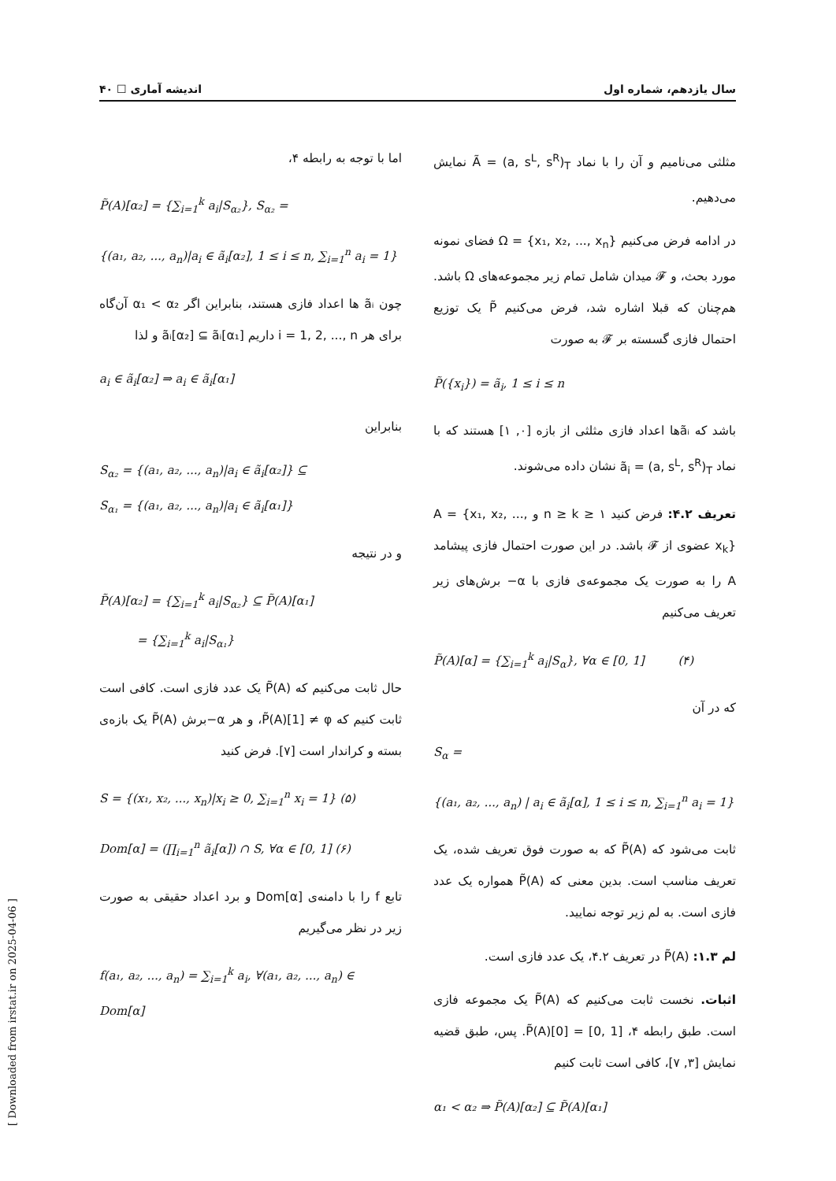سال یازدهم، شماره اول اندیشه آماری ☐ ۴۰
مثلثی می‌نامیم و آن را با نماد Ã = (a, s<sup>L</sup>, s<sup>R</sup>)<sub>T</sub> نمایش می‌دهیم.
در ادامه فرض می‌کنیم Ω = {x₁, x₂, ..., x<sub>n</sub>} فضای نمونه مورد بحث، و 𝓕 میدان شامل تمام زیر مجموعه‌های Ω باشد. هم‌چنان که قبلا اشاره شد، فرض می‌کنیم P̃ یک توزیع احتمال فازی گسسته بر 𝓕 به صورت
P̃({x<sub>i</sub>}) = ã<sub>i</sub>, 1 ≤ i ≤ n
باشد که ãᵢها اعداد فازی مثلثی از بازه [۰, ۱] هستند که با نماد ã<sub>i</sub> = (a, s<sup>L</sup>, s<sup>R</sup>)<sub>T</sub> نشان داده می‌شوند.
تعریف ۴.۲: فرض کنید n ≥ k ≥ ۱ و A = {x₁, x₂, ..., x<sub>k</sub>} عضوی از 𝓕 باشد. در این صورت احتمال فازی پیشامد A را به صورت یک مجموعه‌ی فازی با α− برش‌های زیر تعریف می‌کنیم
P̃(A)[α] = {∑<sub>i=1</sub><sup>k</sup> a<sub>i</sub>|S<sub>α</sub>}, ∀α ∈ [0, 1] (۴)
که در آن
S<sub>α</sub> =
{(a₁, a₂, ..., a<sub>n</sub>) | a<sub>i</sub> ∈ ã<sub>i</sub>[α], 1 ≤ i ≤ n, ∑<sub>i=1</sub><sup>n</sup> a<sub>i</sub> = 1}
ثابت می‌شود که P̃(A) که به صورت فوق تعریف شده، یک تعریف مناسب است. بدین معنی که P̃(A) همواره یک عدد فازی است. به لم زیر توجه نمایید.
لم ۱.۳: P̃(A) در تعریف ۴.۲، یک عدد فازی است.
اثبات. نخست ثابت می‌کنیم که P̃(A) یک مجموعه فازی است. طبق رابطه ۴، P̃(A)[0] = [0, 1]. پس، طبق قضیه نمایش [۳, ۷]، کافی است ثابت کنیم
α₁ < α₂ ⇒ P̃(A)[α₂] ⊆ P̃(A)[α₁]
اما با توجه به رابطه ۴،
P̃(A)[α₂] = {∑<sub>i=1</sub><sup>k</sup> a<sub>i</sub>|S<sub>α₂</sub>}, S<sub>α₂</sub> =
{(a₁, a₂, ..., a<sub>n</sub>)|a<sub>i</sub> ∈ ã<sub>i</sub>[α₂], 1 ≤ i ≤ n, ∑<sub>i=1</sub><sup>n</sup> a<sub>i</sub> = 1}
چون ãᵢ ها اعداد فازی هستند، بنابراین اگر α₁ < α₂ آن‌گاه برای هر i = 1, 2, ..., n داریم ãᵢ[α₂] ⊆ ãᵢ[α₁] و لذا
a<sub>i</sub> ∈ ã<sub>i</sub>[α₂] ⇒ a<sub>i</sub> ∈ ã<sub>i</sub>[α₁]
بنابراین
S<sub>α₂</sub> = {(a₁, a₂, ..., a<sub>n</sub>)|a<sub>i</sub> ∈ ã<sub>i</sub>[α₂]} ⊆
S<sub>α₁</sub> = {(a₁, a₂, ..., a<sub>n</sub>)|a<sub>i</sub> ∈ ã<sub>i</sub>[α₁]}
و در نتیجه
P̃(A)[α₂] = {∑<sub>i=1</sub><sup>k</sup> a<sub>i</sub>|S<sub>α₂</sub>} ⊆ P̃(A)[α₁]
= {∑<sub>i=1</sub><sup>k</sup> a<sub>i</sub>|S<sub>α₁</sub>}
حال ثابت می‌کنیم که P̃(A) یک عدد فازی است. کافی است ثابت کنیم که P̃(A)[1] ≠ φ، و هر α−برش P̃(A) یک بازه‌ی بسته و کراندار است [۷]. فرض کنید
S = {(x₁, x₂, ..., x<sub>n</sub>)|x<sub>i</sub> ≥ 0, ∑<sub>i=1</sub><sup>n</sup> x<sub>i</sub> = 1} (۵)
Dom[α] = (∏<sub>i=1</sub><sup>n</sup> ã<sub>i</sub>[α]) ∩ S, ∀α ∈ [0, 1] (۶)
تابع f را با دامنه‌ی Dom[α] و برد اعداد حقیقی به صورت زیر در نظر می‌گیریم
f(a₁, a₂, ..., a<sub>n</sub>) = ∑<sub>i=1</sub><sup>k</sup> a<sub>i</sub>, ∀(a₁, a₂, ..., a<sub>n</sub>) ∈ Dom[α]
[ Downloaded from irstat.ir on 2025-04-06 ]